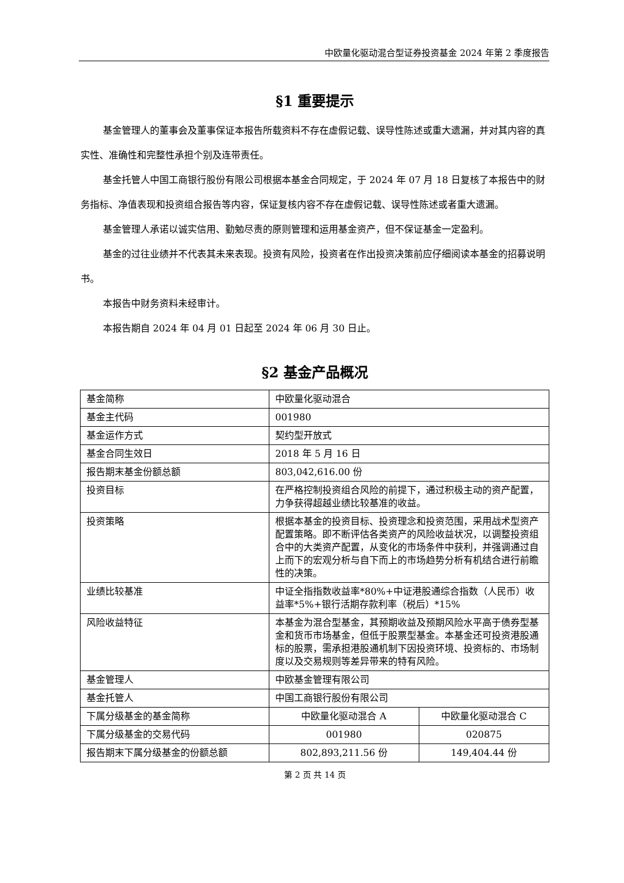中欧量化驱动混合型证券投资基金 2024 年第 2 季度报告
§1 重要提示
基金管理人的董事会及董事保证本报告所载资料不存在虚假记载、误导性陈述或重大遗漏，并对其内容的真实性、准确性和完整性承担个别及连带责任。
基金托管人中国工商银行股份有限公司根据本基金合同规定，于 2024 年 07 月 18 日复核了本报告中的财务指标、净值表现和投资组合报告等内容，保证复核内容不存在虚假记载、误导性陈述或者重大遗漏。
基金管理人承诺以诚实信用、勤勉尽责的原则管理和运用基金资产，但不保证基金一定盈利。
基金的过往业绩并不代表其未来表现。投资有风险，投资者在作出投资决策前应仔细阅读本基金的招募说明书。
本报告中财务资料未经审计。
本报告期自 2024 年 04 月 01 日起至 2024 年 06 月 30 日止。
§2 基金产品概况
| 基金简称 | 中欧量化驱动混合 | |
| 基金主代码 | 001980 | |
| 基金运作方式 | 契约型开放式 | |
| 基金合同生效日 | 2018 年 5 月 16 日 | |
| 报告期末基金份额总额 | 803,042,616.00 份 | |
| 投资目标 | 在严格控制投资组合风险的前提下，通过积极主动的资产配置，力争获得超越业绩比较基准的收益。 | |
| 投资策略 | 根据本基金的投资目标、投资理念和投资范围，采用战术型资产配置策略。即不断评估各类资产的风险收益状况，以调整投资组合中的大类资产配置，从变化的市场条件中获利，并强调通过自上而下的宏观分析与自下而上的市场趋势分析有机结合进行前瞻性的决策。 | |
| 业绩比较基准 | 中证全指指数收益率*80%+中证港股通综合指数（人民币）收益率*5%+银行活期存款利率（税后）*15% | |
| 风险收益特征 | 本基金为混合型基金，其预期收益及预期风险水平高于债券型基金和货币市场基金，但低于股票型基金。本基金还可投资港股通标的股票，需承担港股通机制下因投资环境、投资标的、市场制度以及交易规则等差异带来的特有风险。 | |
| 基金管理人 | 中欧基金管理有限公司 | |
| 基金托管人 | 中国工商银行股份有限公司 | |
| 下属分级基金的基金简称 | 中欧量化驱动混合 A | 中欧量化驱动混合 C |
| 下属分级基金的交易代码 | 001980 | 020875 |
| 报告期末下属分级基金的份额总额 | 802,893,211.56 份 | 149,404.44 份 |
第 2 页 共 14 页